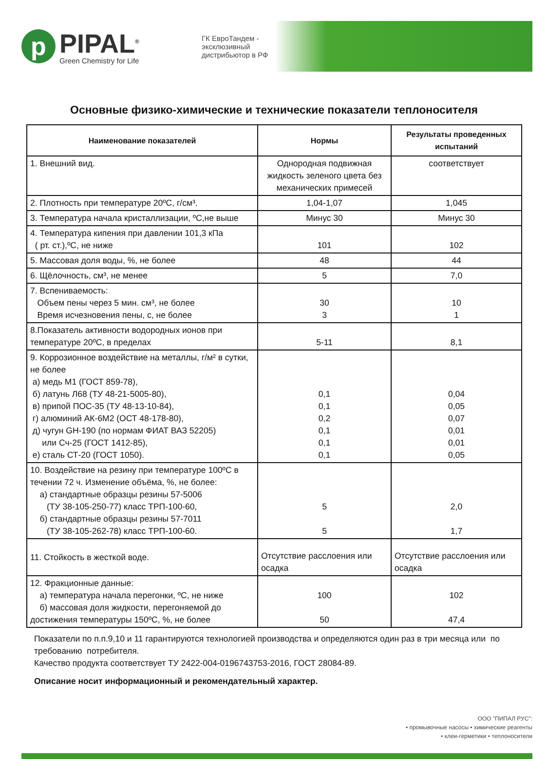p
PIPAL<sup>®</sup>
Green Chemistry for Life
ГК ЕвроТандем - эксклюзивный дистрибьютор в РФ
Основные физико-химические и технические показатели теплоносителя
| Наименование показателей | Нормы | Результаты проведенных испытаний |
| --- | --- | --- |
| 1. Внешний вид. | Однородная подвижная жидкость зеленого цвета без механических примесей | соответствует |
| 2. Плотность при температуре 20ºС, г/см³. | 1,04-1,07 | 1,045 |
| 3. Температура начала кристаллизации, ºС,не выше | Минус 30 | Минус 30 |
| 4. Температура кипения при давлении 101,3 кПа ( рт. ст.),ºС, не ниже | 101 | 102 |
| 5. Массовая доля воды, %, не более | 48 | 44 |
| 6. Щёлочность, см³, не менее | 5 | 7,0 |
| 7. Вспениваемость: Объем пены через 5 мин. см³, не более Время исчезновения пены, с, не более | 30 3 | 10 1 |
| 8.Показатель активности водородных ионов при температуре 20ºС, в пределах | 5-11 | 8,1 |
| 9. Коррозионное воздействие на металлы, г/м² в сутки, не более а) медь М1 (ГОСТ 859-78), б) латунь Л68 (ТУ 48-21-5005-80), в) припой ПОС-35 (ТУ 48-13-10-84), г) алюминий АК-6М2 (ОСТ 48-178-80), д) чугун GH-190 (по нормам ФИАТ ВАЗ 52205) или Сч-25 (ГОСТ 1412-85), е) сталь СТ-20 (ГОСТ 1050). | 0,1 0,1 0,2 0,1 0,1 0,1 | 0,04 0,05 0,07 0,01 0,01 0,05 |
| 10. Воздействие на резину при температуре 100ºС в течении 72 ч. Изменение объёма, %, не более: а) стандартные образцы резины 57-5006 (ТУ 38-105-250-77) класс ТРП-100-60, б) стандартные образцы резины 57-7011 (ТУ 38-105-262-78) класс ТРП-100-60. | 5 5 | 2,0 1,7 |
| 11. Стойкость в жесткой воде. | Отсутствие расслоения или осадка | Отсутствие расслоения или осадка |
| 12. Фракционные данные: а) температура начала перегонки, ºС, не ниже б) массовая доля жидкости, перегоняемой до достижения температуры 150ºС, %, не более | 100 50 | 102 47,4 |
Показатели по п.п.9,10 и 11 гарантируются технологией производства и определяются один раз в три месяца или по требованию потребителя.
Качество продукта соответствует ТУ 2422-004-0196743753-2016, ГОСТ 28084-89.
Описание носит информационный и рекомендательный характер.
ООО "ПИПАЛ РУС":
• промывочные насосы • химические реагенты
• клеи-герметики • теплоносители